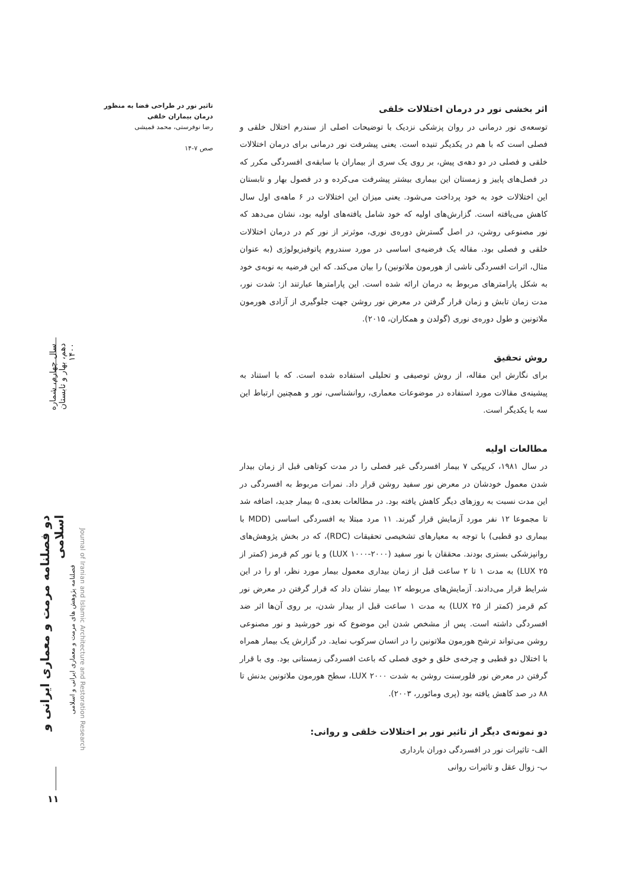تاثیر نور در طراحی فضا به منظور درمان بیماران خلقی
رضا نوفرستی، محمد قمیشی
صص ۷-۱۴
اثر بخشی نور در درمان اختلالات خلقی
توسعه‌ی نور درمانی در روان پزشکی نزدیک با توضیحات اصلی از سندرم اختلال خلقی و فصلی است که با هم در یکدیگر تنیده است. یعنی پیشرفت نور درمانی برای درمان اختلالات خلقی و فصلی در دو دهه‌ی پیش، بر روی یک سری از بیماران با سابقه‌ی افسردگی مکرر که در فصل‌های پاییز و زمستان این بیماری بیشتر پیشرفت می‌کرده و در فصول بهار و تابستان این اختلالات خود به خود پرداخت می‌شود. یعنی میزان این اختلالات در ۶ ماهه‌ی اول سال کاهش می‌یافته است. گزارش‌های اولیه که خود شامل یافته‌های اولیه بود، نشان می‌دهد که نور مصنوعی روشن، در اصل گسترش دوره‌ی نوری، موثرتر از نور کم در درمان اختلالات خلقی و فصلی بود. مقاله یک فرضیه‌ی اساسی در مورد سندروم پاتوفیزیولوژی (به عنوان مثال، اثرات افسردگی ناشی از هورمون ملاتونین) را بیان می‌کند. که این فرضیه به نوبه‌ی خود به شکل پارامترهای مربوط به درمان ارائه شده است. این پارامترها عبارتند از: شدت نور، مدت زمان تابش و زمان قرار گرفتن در معرض نور روشن جهت جلوگیری از آزادی هورمون ملاتونین و طول دوره‌ی نوری (گولدن و همکاران، ۲۰۱۵).
روش تحقیق
برای نگارش این مقاله، از روش توصیفی و تحلیلی استفاده شده است. که با استناد به پیشینه‌ی مقالات مورد استفاده در موضوعات معماری، روانشناسی، نور و همچنین ارتباط این سه با یکدیگر است.
مطالعات اولیه
در سال ۱۹۸۱، کریپکی ۷ بیمار افسردگی غیر فصلی را در مدت کوتاهی قبل از زمان بیدار شدن معمول خودشان در معرض نور سفید روشن قرار داد. نمرات مربوط به افسردگی در این مدت نسبت به روزهای دیگر کاهش یافته بود. در مطالعات بعدی، ۵ بیمار جدید، اضافه شد تا مجموعا ۱۲ نفر مورد آزمایش قرار گیرند. ۱۱ مرد مبتلا به افسردگی اساسی (MDD با بیماری دو قطبی) با توجه به معیارهای تشخیصی تحقیقات (RDC)، که در بخش پژوهش‌های روانپزشکی بستری بودند. محققان با نور سفید (۲۰۰۰-۱۰۰۰ LUX) و یا نور کم قرمز (کمتر از ۲۵ LUX) به مدت ۱ تا ۲ ساعت قبل از زمان بیداری معمول بیمار مورد نظر، او را در این شرایط قرار می‌دادند. آزمایش‌های مربوطه ۱۲ بیمار نشان داد که قرار گرفتن در معرض نور کم قرمز (کمتر از ۲۵ LUX) به مدت ۱ ساعت قبل از بیدار شدن، بر روی آن‌ها اثر ضد افسردگی داشته است. پس از مشخص شدن این موضوع که نور خورشید و نور مصنوعی روشن می‌تواند ترشح هورمون ملاتونین را در انسان سرکوب نماید. در گزارش یک بیمار همراه با اختلال دو قطبی و چرخه‌ی خلق و خوی فصلی که باعث افسردگی زمستانی بود. وی با قرار گرفتن در معرض نور فلورسنت روشن به شدت ۲۰۰۰ LUX، سطح هورمون ملاتونین بدنش تا ۸۸ در صد کاهش یافته بود (پری ومائورر، ۲۰۰۳).
دو نمونه‌ی دیگر از تاثیر نور بر اختلالات خلقی و روانی:
الف- تاثیرات نور در افسردگی دوران بارداری
ب- زوال عقل و تاثیرات روانی
سال چهارم، شماره دهم، بهار و تابستان ۱۴۰۰
دو فصلنامه مرمت و معماری ایرانی و اسلامی
فصلنامه پژوهش های مرمت و معماری ایرانی و اسلامی
Journal of Iranian and Islamic Architecture and Restoration Research
۱۱